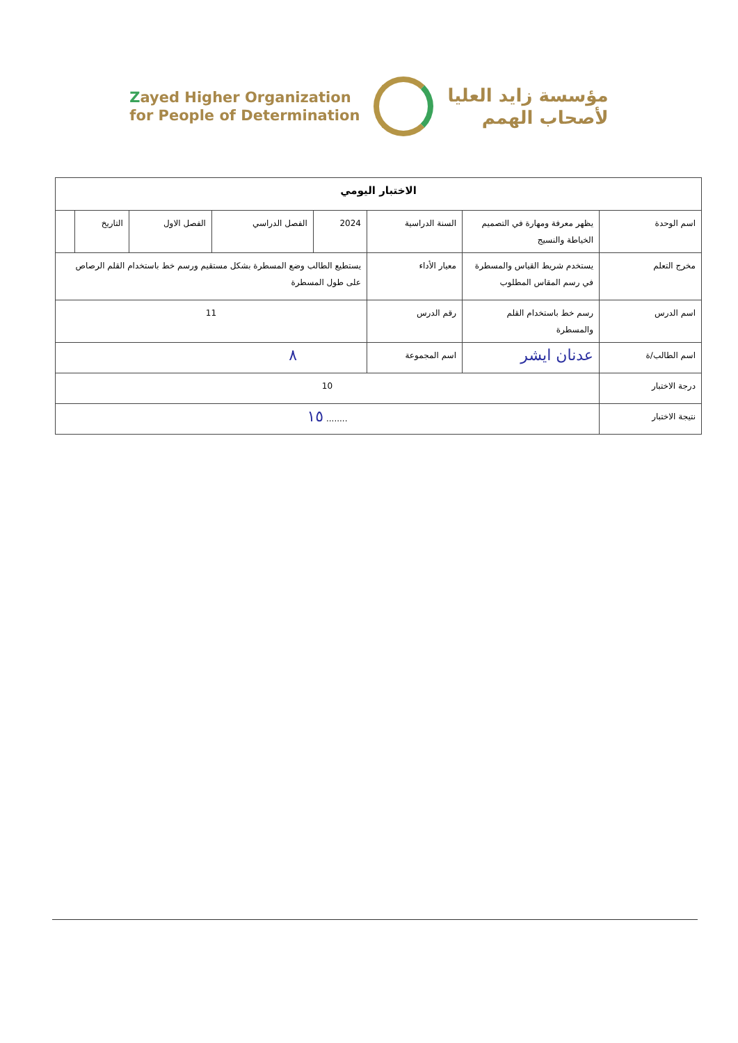Zayed Higher Organization
for People of Determination
مؤسسة زايد العليا
لأصحاب الهمم
| الاختبار اليومي | | | | | | | |
| --- | --- | --- | --- | --- | --- | --- | --- |
| اسم الوحدة | يظهر معرفة ومهارة في التصميم الخياطة والنسيج | السنة الدراسية | 2024 | الفصل الدراسي | الفصل الاول | التاريخ | |
| مخرج التعلم | يستخدم شريط القياس والمسطرة في رسم المقاس المطلوب | معيار الأداء | يستطيع الطالب وضع المسطرة بشكل مستقيم ورسم خط باستخدام القلم الرصاص على طول المسطرة | | | | |
| اسم الدرس | رسم خط باستخدام القلم والمسطرة | رقم الدرس | 11 | | | | |
| اسم الطالب/ة | عدنان ايشر | اسم المجموعة | ٨ | | | | |
| درجة الاختبار | 10 | | | | | | |
| نتيجة الاختبار | ........ ١٥ | | | | | | |